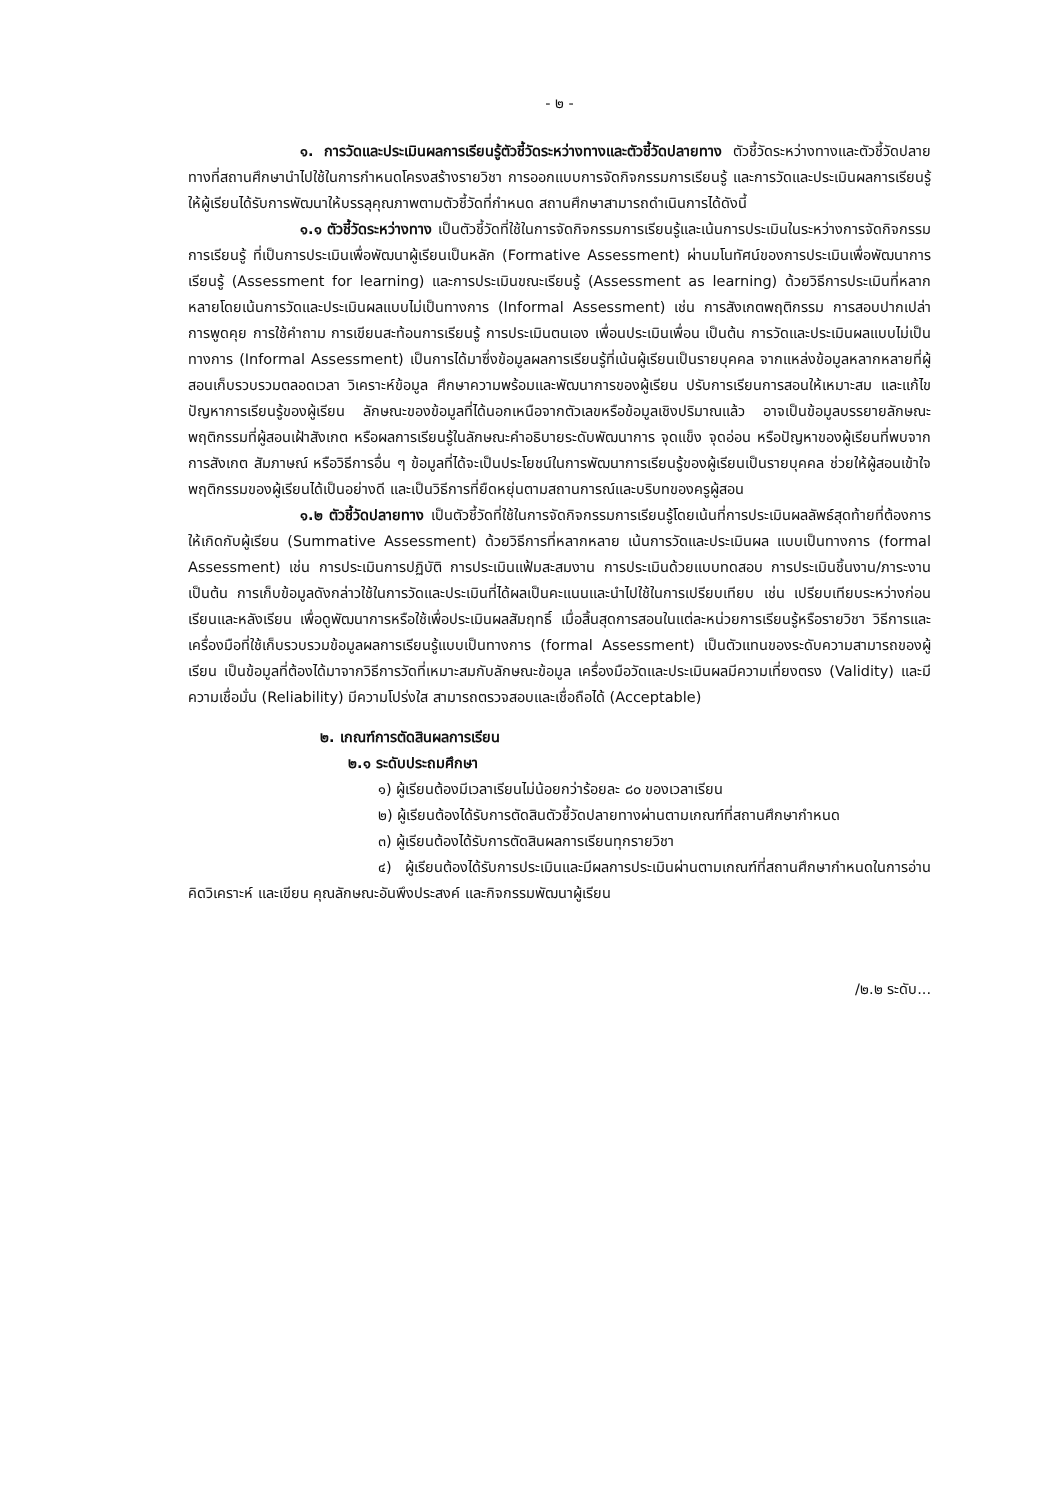- ๒ -
๑. การวัดและประเมินผลการเรียนรู้ตัวชี้วัดระหว่างทางและตัวชี้วัดปลายทาง ตัวชี้วัดระหว่างทางและตัวชี้วัดปลายทางที่สถานศึกษานำไปใช้ในการกำหนดโครงสร้างรายวิชา การออกแบบการจัดกิจกรรมการเรียนรู้ และการวัดและประเมินผลการเรียนรู้ ให้ผู้เรียนได้รับการพัฒนาให้บรรลุคุณภาพตามตัวชี้วัดที่กำหนด สถานศึกษาสามารถดำเนินการได้ดังนี้
๑.๑ ตัวชี้วัดระหว่างทาง เป็นตัวชี้วัดที่ใช้ในการจัดกิจกรรมการเรียนรู้และเน้นการประเมินในระหว่างการจัดกิจกรรมการเรียนรู้ ที่เป็นการประเมินเพื่อพัฒนาผู้เรียนเป็นหลัก (Formative Assessment) ผ่านมโนทัศน์ของการประเมินเพื่อพัฒนาการเรียนรู้ (Assessment for learning) และการประเมินขณะเรียนรู้ (Assessment as learning) ด้วยวิธีการประเมินที่หลากหลายโดยเน้นการวัดและประเมินผลแบบไม่เป็นทางการ (Informal Assessment) เช่น การสังเกตพฤติกรรม การสอบปากเปล่า การพูดคุย การใช้คำถาม การเขียนสะท้อนการเรียนรู้ การประเมินตนเอง เพื่อนประเมินเพื่อน เป็นต้น การวัดและประเมินผลแบบไม่เป็นทางการ (Informal Assessment) เป็นการได้มาซึ่งข้อมูลผลการเรียนรู้ที่เน้นผู้เรียนเป็นรายบุคคล จากแหล่งข้อมูลหลากหลายที่ผู้สอนเก็บรวบรวมตลอดเวลา วิเคราะห์ข้อมูล ศึกษาความพร้อมและพัฒนาการของผู้เรียน ปรับการเรียนการสอนให้เหมาะสม และแก้ไขปัญหาการเรียนรู้ของผู้เรียน ลักษณะของข้อมูลที่ได้นอกเหนือจากตัวเลขหรือข้อมูลเชิงปริมาณแล้ว อาจเป็นข้อมูลบรรยายลักษณะพฤติกรรมที่ผู้สอนเฝ้าสังเกต หรือผลการเรียนรู้ในลักษณะคำอธิบายระดับพัฒนาการ จุดแข็ง จุดอ่อน หรือปัญหาของผู้เรียนที่พบจากการสังเกต สัมภาษณ์ หรือวิธีการอื่น ๆ ข้อมูลที่ได้จะเป็นประโยชน์ในการพัฒนาการเรียนรู้ของผู้เรียนเป็นรายบุคคล ช่วยให้ผู้สอนเข้าใจพฤติกรรมของผู้เรียนได้เป็นอย่างดี และเป็นวิธีการที่ยืดหยุ่นตามสถานการณ์และบริบทของครูผู้สอน
๑.๒ ตัวชี้วัดปลายทาง เป็นตัวชี้วัดที่ใช้ในการจัดกิจกรรมการเรียนรู้โดยเน้นที่การประเมินผลลัพธ์สุดท้ายที่ต้องการให้เกิดกับผู้เรียน (Summative Assessment) ด้วยวิธีการที่หลากหลาย เน้นการวัดและประเมินผล แบบเป็นทางการ (formal Assessment) เช่น การประเมินการปฏิบัติ การประเมินแฟ้มสะสมงาน การประเมินด้วยแบบทดสอบ การประเมินชิ้นงาน/ภาระงาน เป็นต้น การเก็บข้อมูลดังกล่าวใช้ในการวัดและประเมินที่ได้ผลเป็นคะแนนและนำไปใช้ในการเปรียบเทียบ เช่น เปรียบเทียบระหว่างก่อนเรียนและหลังเรียน เพื่อดูพัฒนาการหรือใช้เพื่อประเมินผลสัมฤทธิ์ เมื่อสิ้นสุดการสอนในแต่ละหน่วยการเรียนรู้หรือรายวิชา วิธีการและเครื่องมือที่ใช้เก็บรวบรวมข้อมูลผลการเรียนรู้แบบเป็นทางการ (formal Assessment) เป็นตัวแทนของระดับความสามารถของผู้เรียน เป็นข้อมูลที่ต้องได้มาจากวิธีการวัดที่เหมาะสมกับลักษณะข้อมูล เครื่องมือวัดและประเมินผลมีความเที่ยงตรง (Validity) และมีความเชื่อมั่น (Reliability) มีความโปร่งใส สามารถตรวจสอบและเชื่อถือได้ (Acceptable)
๒. เกณฑ์การตัดสินผลการเรียน
๒.๑ ระดับประถมศึกษา
๑) ผู้เรียนต้องมีเวลาเรียนไม่น้อยกว่าร้อยละ ๘๐ ของเวลาเรียน
๒) ผู้เรียนต้องได้รับการตัดสินตัวชี้วัดปลายทางผ่านตามเกณฑ์ที่สถานศึกษากำหนด
๓) ผู้เรียนต้องได้รับการตัดสินผลการเรียนทุกรายวิชา
๔) ผู้เรียนต้องได้รับการประเมินและมีผลการประเมินผ่านตามเกณฑ์ที่สถานศึกษากำหนดในการอ่าน คิดวิเคราะห์ และเขียน คุณลักษณะอันพึงประสงค์ และกิจกรรมพัฒนาผู้เรียน
/๒.๒ ระดับ...